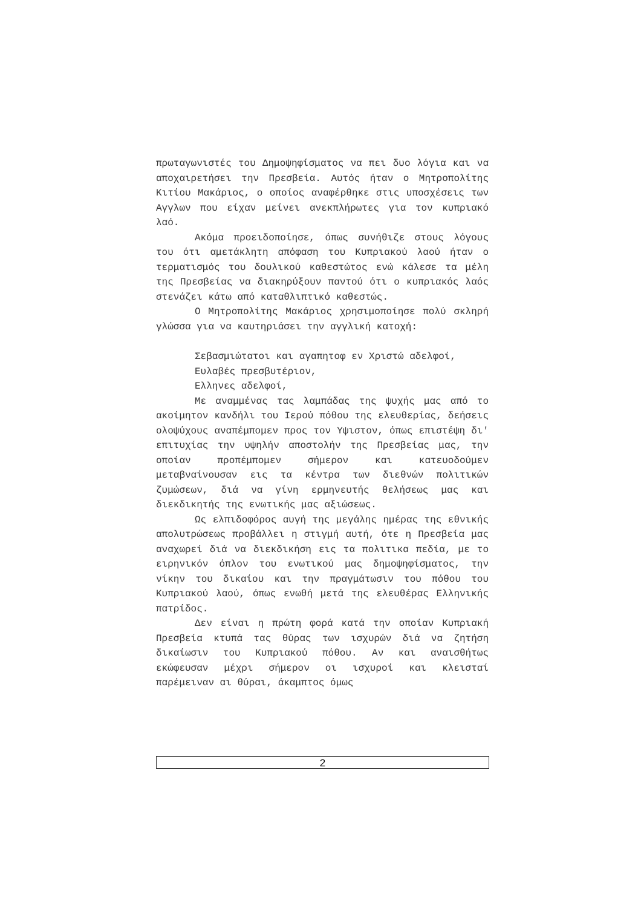πρωταγωνιστές του Δημοψηφίσματος να πει δυο λόγια και να αποχαιρετήσει την Πρεσβεία. Αυτός ήταν ο Μητροπολίτης Κιτίου Μακάριος, ο οποίος αναφέρθηκε στις υποσχέσεις των Αγγλων που είχαν μείνει ανεκπλήρωτες για τον κυπριακό λαό.
Ακόμα προειδοποίησε, όπως συνήθιζε στους λόγους του ότι αμετάκλητη απόφαση του Κυπριακού λαού ήταν ο τερματισμός του δουλικού καθεστώτος ενώ κάλεσε τα μέλη της Πρεσβείας να διακηρύξουν παντού ότι ο κυπριακός λαός στενάζει κάτω από καταθλιπτικό καθεστώς.
Ο Μητροπολίτης Μακάριος χρησιμοποίησε πολύ σκληρή γλώσσα για να καυτηριάσει την αγγλική κατοχή:
Σεβασμιώτατοι και αγαπητοφ εν Χριστώ αδελφοί,
Ευλαβές πρεσβυτέριον,
Ελληνες αδελφοί,
Με αναμμένας τας λαμπάδας της ψυχής μας από το ακοίμητον κανδήλι του Ιερού πόθου της ελευθερίας, δεήσεις ολοψύχους αναπέμπομεν προς τον Υψιστον, όπως επιστέψη δι' επιτυχίας την υψηλήν αποστολήν της Πρεσβείας μας, την οποίαν προπέμπομεν σήμερον και κατευοδούμεν μεταβναίνουσαν εις τα κέντρα των διεθνών πολιτικών ζυμώσεων, διά να γίνη ερμηνευτής θελήσεως μας και διεκδικητής της ενωτικής μας αξιώσεως.
Ως ελπιδοφόρος αυγή της μεγάλης ημέρας της εθνικής απολυτρώσεως προβάλλει η στιγμή αυτή, ότε η Πρεσβεία μας αναχωρεί διά να διεκδικήση εις τα πολιτικα πεδία, με το ειρηνικόν όπλον του ενωτικού μας δημοψηφίσματος, την νίκην του δικαίου και την πραγμάτωσιν του πόθου του Κυπριακού λαού, όπως ενωθή μετά της ελευθέρας Ελληνικής πατρίδος.
Δεν είναι η πρώτη φορά κατά την οποίαν Κυπριακή Πρεσβεία κτυπά τας θύρας των ισχυρών διά να ζητήση δικαίωσιν του Κυπριακού πόθου. Αν και αναισθήτως εκώφευσαν μέχρι σήμερον οι ισχυροί και κλεισταί παρέμειναν αι θύραι, άκαμπτος όμως
2